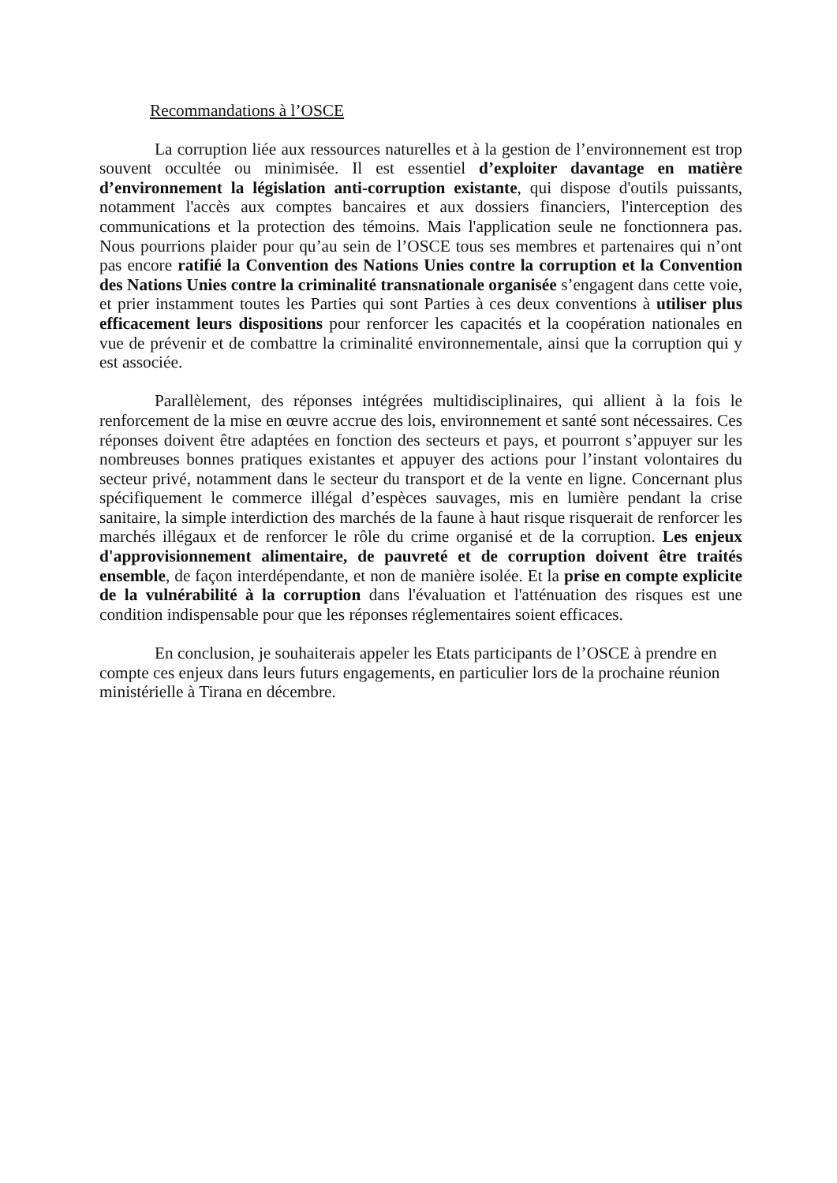Recommandations à l’OSCE
La corruption liée aux ressources naturelles et à la gestion de l’environnement est trop souvent occultée ou minimisée. Il est essentiel d’exploiter davantage en matière d’environnement la législation anti-corruption existante, qui dispose d'outils puissants, notamment l'accès aux comptes bancaires et aux dossiers financiers, l'interception des communications et la protection des témoins. Mais l'application seule ne fonctionnera pas. Nous pourrions plaider pour qu’au sein de l’OSCE tous ses membres et partenaires qui n’ont pas encore ratifié la Convention des Nations Unies contre la corruption et la Convention des Nations Unies contre la criminalité transnationale organisée s’engagent dans cette voie, et prier instamment toutes les Parties qui sont Parties à ces deux conventions à utiliser plus efficacement leurs dispositions pour renforcer les capacités et la coopération nationales en vue de prévenir et de combattre la criminalité environnementale, ainsi que la corruption qui y est associée.
Parallèlement, des réponses intégrées multidisciplinaires, qui allient à la fois le renforcement de la mise en œuvre accrue des lois, environnement et santé sont nécessaires. Ces réponses doivent être adaptées en fonction des secteurs et pays, et pourront s’appuyer sur les nombreuses bonnes pratiques existantes et appuyer des actions pour l’instant volontaires du secteur privé, notamment dans le secteur du transport et de la vente en ligne. Concernant plus spécifiquement le commerce illégal d’espèces sauvages, mis en lumière pendant la crise sanitaire, la simple interdiction des marchés de la faune à haut risque risquerait de renforcer les marchés illégaux et de renforcer le rôle du crime organisé et de la corruption. Les enjeux d'approvisionnement alimentaire, de pauvreté et de corruption doivent être traités ensemble, de façon interdépendante, et non de manière isolée. Et la prise en compte explicite de la vulnérabilité à la corruption dans l'évaluation et l'atténuation des risques est une condition indispensable pour que les réponses réglementaires soient efficaces.
En conclusion, je souhaiterais appeler les Etats participants de l’OSCE à prendre en compte ces enjeux dans leurs futurs engagements, en particulier lors de la prochaine réunion ministérielle à Tirana en décembre.